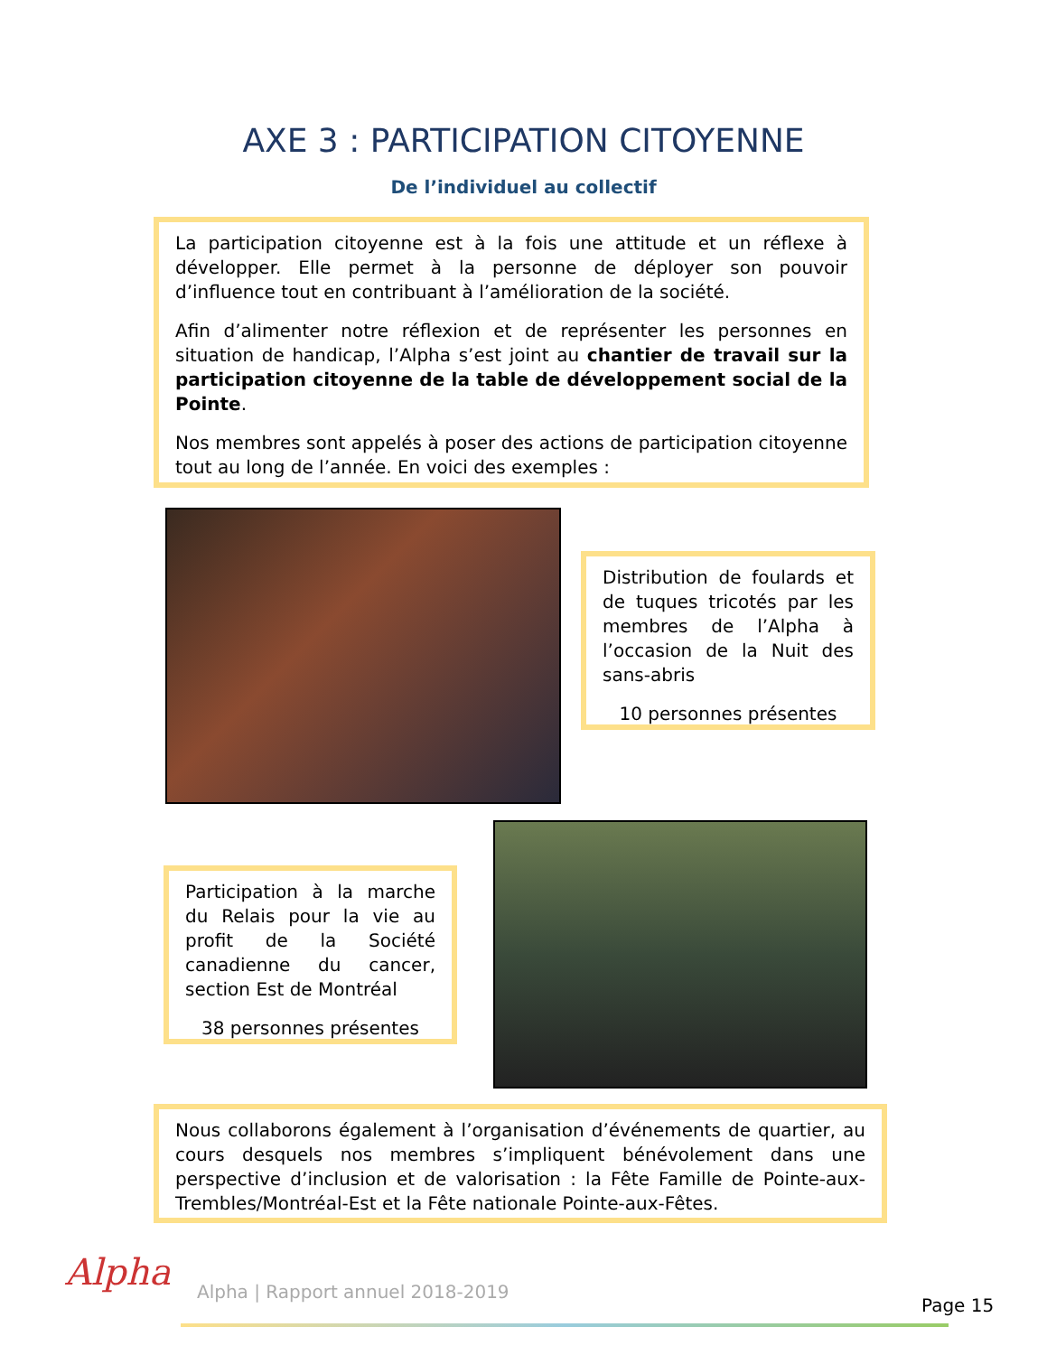AXE 3 : PARTICIPATION CITOYENNE
De l’individuel au collectif
La participation citoyenne est à la fois une attitude et un réflexe à développer. Elle permet à la personne de déployer son pouvoir d’influence tout en contribuant à l’amélioration de la société.
Afin d’alimenter notre réflexion et de représenter les personnes en situation de handicap, l’Alpha s’est joint au chantier de travail sur la participation citoyenne de la table de développement social de la Pointe.
Nos membres sont appelés à poser des actions de participation citoyenne tout au long de l’année. En voici des exemples :
Distribution de foulards et de tuques tricotés par les membres de l’Alpha à l’occasion de la Nuit des sans-abris
10 personnes présentes
Participation à la marche du Relais pour la vie au profit de la Société canadienne du cancer, section Est de Montréal
38 personnes présentes
Nous collaborons également à l’organisation d’événements de quartier, au cours desquels nos membres s’impliquent bénévolement dans une perspective d’inclusion et de valorisation : la Fête Famille de Pointe-aux-Trembles/Montréal-Est et la Fête nationale Pointe-aux-Fêtes.
Alpha
Alpha | Rapport annuel 2018-2019
Page 15